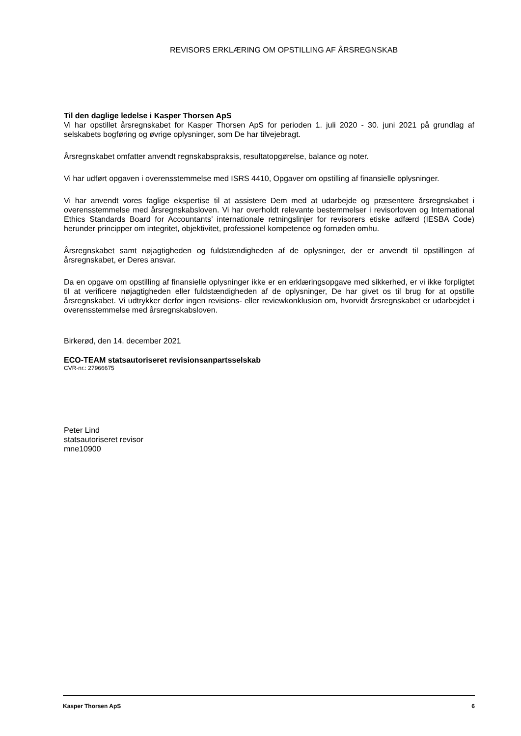REVISORS ERKLÆRING OM OPSTILLING AF ÅRSREGNSKAB
Til den daglige ledelse i Kasper Thorsen ApS
Vi har opstillet årsregnskabet for Kasper Thorsen ApS for perioden 1. juli 2020 - 30. juni 2021 på grundlag af selskabets bogføring og øvrige oplysninger, som De har tilvejebragt.
Årsregnskabet omfatter anvendt regnskabspraksis, resultatopgørelse, balance og noter.
Vi har udført opgaven i overensstemmelse med ISRS 4410, Opgaver om opstilling af finansielle oplysninger.
Vi har anvendt vores faglige ekspertise til at assistere Dem med at udarbejde og præsentere årsregnskabet i overensstemmelse med årsregnskabsloven. Vi har overholdt relevante bestemmelser i revisorloven og International Ethics Standards Board for Accountants’ internationale retningslinjer for revisorers etiske adfærd (IESBA Code) herunder principper om integritet, objektivitet, professionel kompetence og fornøden omhu.
Årsregnskabet samt nøjagtigheden og fuldstændigheden af de oplysninger, der er anvendt til opstillingen af årsregnskabet, er Deres ansvar.
Da en opgave om opstilling af finansielle oplysninger ikke er en erklæringsopgave med sikkerhed, er vi ikke forpligtet til at verificere nøjagtigheden eller fuldstændigheden af de oplysninger, De har givet os til brug for at opstille årsregnskabet. Vi udtrykker derfor ingen revisions- eller reviewkonklusion om, hvorvidt årsregnskabet er udarbejdet i overensstemmelse med årsregnskabsloven.
Birkerød, den 14. december 2021
ECO-TEAM statsautoriseret revisionsanpartsselskab
CVR-nr.: 27966675
Peter Lind
statsautoriseret revisor
mne10900
Kasper Thorsen ApS 6